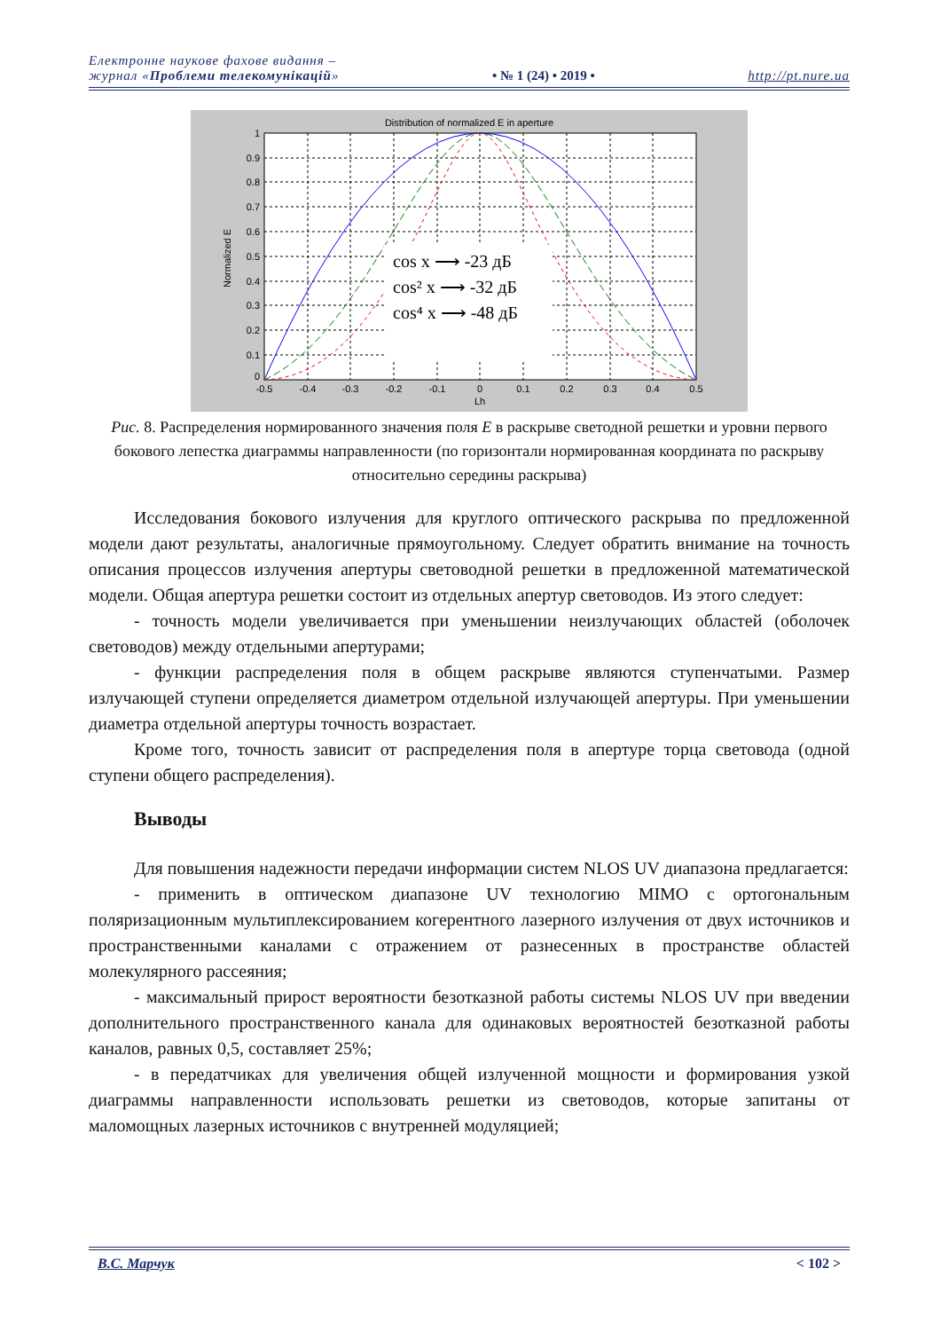Електронне наукове фахове видання –
журнал «Проблеми телекомунікацій»
• № 1 (24) • 2019 •
http://pt.nure.ua
Distribution of normalized E in aperture
cos x ⟶ -23 дБ
cos² x ⟶ -32 дБ
cos⁴ x ⟶ -48 дБ
1
0.9
0.8
0.7
0.6
0.5
0.4
0.3
0.2
0.1
0
-0.5
-0.4
-0.3
-0.2
-0.1
0
0.1
0.2
0.3
0.4
0.5
Lh
Normalized E
Рис. 8. Распределения нормированного значения поля E в раскрыве светодной решетки и уровни первого бокового лепестка диаграммы направленности (по горизонтали нормированная координата по раскрыву относительно середины раскрыва)
Исследования бокового излучения для круглого оптического раскрыва по предложенной модели дают результаты, аналогичные прямоугольному. Следует обратить внимание на точность описания процессов излучения апертуры световодной решетки в предложенной математической модели. Общая апертура решетки состоит из отдельных апертур световодов. Из этого следует:
- точность модели увеличивается при уменьшении неизлучающих областей (оболочек световодов) между отдельными апертурами;
- функции распределения поля в общем раскрыве являются ступенчатыми. Размер излучающей ступени определяется диаметром отдельной излучающей апертуры. При уменьшении диаметра отдельной апертуры точность возрастает.
Кроме того, точность зависит от распределения поля в апертуре торца световода (одной ступени общего распределения).
Выводы
Для повышения надежности передачи информации систем NLOS UV диапазона предлагается:
- применить в оптическом диапазоне UV технологию MIMO с ортогональным поляризационным мультиплексированием когерентного лазерного излучения от двух источников и пространственными каналами с отражением от разнесенных в пространстве областей молекулярного рассеяния;
- максимальный прирост вероятности безотказной работы системы NLOS UV при введении дополнительного пространственного канала для одинаковых вероятностей безотказной работы каналов, равных 0,5, составляет 25%;
- в передатчиках для увеличения общей излученной мощности и формирования узкой диаграммы направленности использовать решетки из световодов, которые запитаны от маломощных лазерных источников с внутренней модуляцией;
В.С. Марчук < 102 >